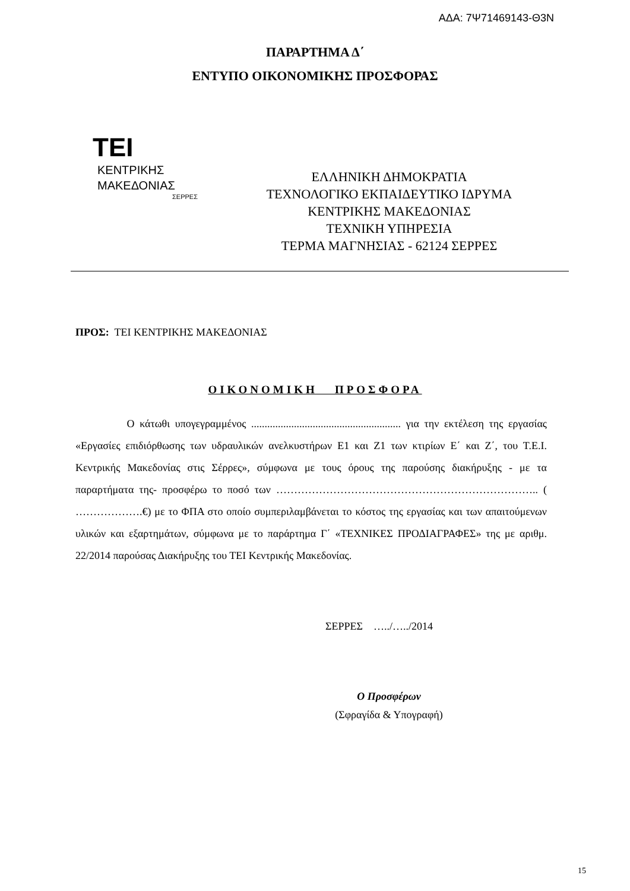ΑΔΑ: 7Ψ71469143-Θ3Ν
ΠΑΡΑΡΤΗΜΑ Δ΄
ΕΝΤΥΠΟ ΟΙΚΟΝΟΜΙΚΗΣ ΠΡΟΣΦΟΡΑΣ
TEI
ΚΕΝΤΡΙΚΗΣ
ΜΑΚΕΔΟΝΙΑΣ
ΣΕΡΡΕΣ
ΕΛΛΗΝΙΚΗ ΔΗΜΟΚΡΑΤΙΑ
ΤΕΧΝΟΛΟΓΙΚΟ ΕΚΠΑΙΔΕΥΤΙΚΟ ΙΔΡΥΜΑ
ΚΕΝΤΡΙΚΗΣ ΜΑΚΕΔΟΝΙΑΣ
ΤΕΧΝΙΚΗ ΥΠΗΡΕΣΙΑ
ΤΕΡΜΑ ΜΑΓΝΗΣΙΑΣ - 62124 ΣΕΡΡΕΣ
ΠΡΟΣ: ΤΕΙ ΚΕΝΤΡΙΚΗΣ ΜΑΚΕΔΟΝΙΑΣ
ΟΙΚΟΝΟΜΙΚΗ ΠΡΟΣΦΟΡΑ
Ο κάτωθι υπογεγραμμένος ........................................................ για την εκτέλεση της εργασίας «Εργασίες επιδιόρθωσης των υδραυλικών ανελκυστήρων Ε1 και Ζ1 των κτιρίων Ε΄ και Ζ΄, του Τ.Ε.Ι. Κεντρικής Μακεδονίας στις Σέρρες», σύμφωνα με τους όρους της παρούσης διακήρυξης - με τα παραρτήματα της- προσφέρω το ποσό των ……………………………………………………………….. ( ……………….€) με το ΦΠΑ στο οποίο συμπεριλαμβάνεται το κόστος της εργασίας και των απαιτούμενων υλικών και εξαρτημάτων, σύμφωνα με το παράρτημα Γ΄ «ΤΕΧΝΙΚΕΣ ΠΡΟΔΙΑΓΡΑΦΕΣ» της με αριθμ. 22/2014 παρούσας Διακήρυξης του ΤΕΙ Κεντρικής Μακεδονίας.
ΣΕΡΡΕΣ …../…../2014
Ο Προσφέρων
(Σφραγίδα & Υπογραφή)
15